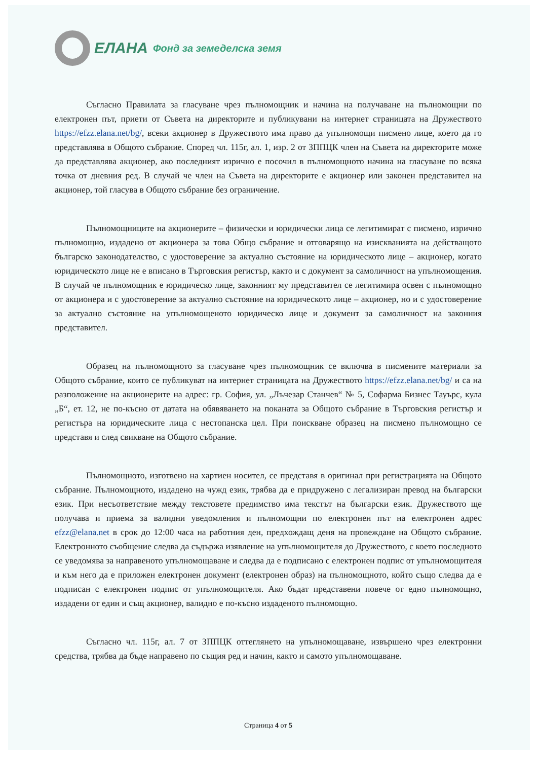ЕЛАНА Фонд за земеделска земя
Съгласно Правилата за гласуване чрез пълномощник и начина на получаване на пълномощни по електронен път, приети от Съвета на директорите и публикувани на интернет страницата на Дружеството https://efzz.elana.net/bg/, всеки акционер в Дружеството има право да упълномощи писмено лице, което да го представлява в Общото събрание. Според чл. 115г, ал. 1, изр. 2 от ЗППЦК член на Съвета на директорите може да представлява акционер, ако последният изрично е посочил в пълномощното начина на гласуване по всяка точка от дневния ред. В случай че член на Съвета на директорите е акционер или законен представител на акционер, той гласува в Общото събрание без ограничение.
Пълномощниците на акционерите – физически и юридически лица се легитимират с писмено, изрично пълномощно, издадено от акционера за това Общо събрание и отговарящо на изискванията на действащото българско законодателство, с удостоверение за актуално състояние на юридическото лице – акционер, когато юридическото лице не е вписано в Търговския регистър, както и с документ за самоличност на упълномощения. В случай че пълномощник е юридическо лице, законният му представител се легитимира освен с пълномощно от акционера и с удостоверение за актуално състояние на юридическото лице – акционер, но и с удостоверение за актуално състояние на упълномощеното юридическо лице и документ за самоличност на законния представител.
Образец на пълномощното за гласуване чрез пълномощник се включва в писмените материали за Общото събрание, които се публикуват на интернет страницата на Дружеството https://efzz.elana.net/bg/ и са на разположение на акционерите на адрес: гр. София, ул. „Лъчезар Станчев“ № 5, Софарма Бизнес Тауърс, кула „Б“, ет. 12, не по-късно от датата на обявяването на поканата за Общото събрание в Търговския регистър и регистъра на юридическите лица с нестопанска цел. При поискване образец на писмено пълномощно се представя и след свикване на Общото събрание.
Пълномощното, изготвено на хартиен носител, се представя в оригинал при регистрацията на Общото събрание. Пълномощното, издадено на чужд език, трябва да е придружено с легализиран превод на български език. При несъответствие между текстовете предимство има текстът на български език. Дружеството ще получава и приема за валидни уведомления и пълномощни по електронен път на електронен адрес efzz@elana.net в срок до 12:00 часа на работния ден, предхождащ деня на провеждане на Общото събрание. Електронното съобщение следва да съдържа изявление на упълномощителя до Дружеството, с което последното се уведомява за направеното упълномощаване и следва да е подписано с електронен подпис от упълномощителя и към него да е приложен електронен документ (електронен образ) на пълномощното, който също следва да е подписан с електронен подпис от упълномощителя. Ако бъдат представени повече от едно пълномощно, издадени от един и същ акционер, валидно е по-късно издаденото пълномощно.
Съгласно чл. 115г, ал. 7 от ЗППЦК оттеглянето на упълномощаване, извършено чрез електронни средства, трябва да бъде направено по същия ред и начин, както и самото упълномощаване.
Страница 4 от 5